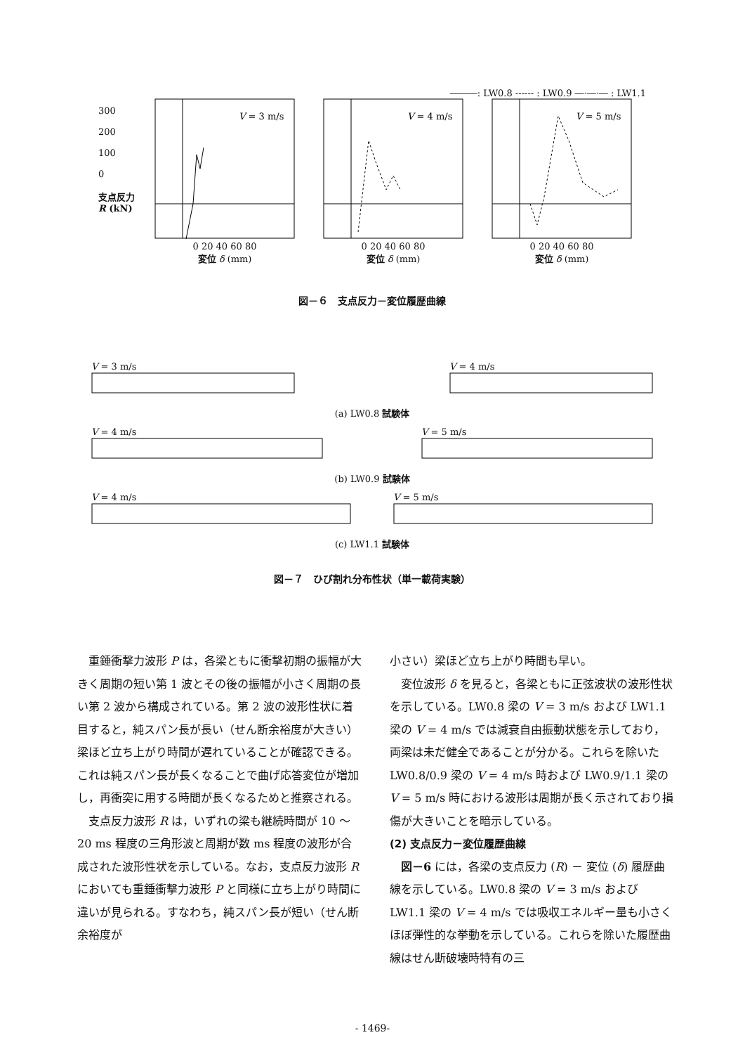―――: LW0.8 ------ : LW0.9 ―·―·― : LW1.1
300
200
100
0
支点反力 R (kN)
V = 3 m/s
0 20 40 60 80
変位 δ (mm)
V = 4 m/s
0 20 40 60 80
変位 δ (mm)
V = 5 m/s
0 20 40 60 80
変位 δ (mm)
図－６　支点反力－変位履歴曲線
V = 3 m/s
V = 4 m/s
(a) LW0.8 試験体
V = 4 m/s
V = 5 m/s
(b) LW0.9 試験体
V = 4 m/s
V = 5 m/s
(c) LW1.1 試験体
図－７　ひび割れ分布性状（単一載荷実験）
重錘衝撃力波形 P は，各梁ともに衝撃初期の振幅が大きく周期の短い第 1 波とその後の振幅が小さく周期の長い第 2 波から構成されている。第 2 波の波形性状に着目すると，純スパン長が長い（せん断余裕度が大きい）梁ほど立ち上がり時間が遅れていることが確認できる。これは純スパン長が長くなることで曲げ応答変位が増加し，再衝突に用する時間が長くなるためと推察される。
支点反力波形 R は，いずれの梁も継続時間が 10 ～ 20 ms 程度の三角形波と周期が数 ms 程度の波形が合成された波形性状を示している。なお，支点反力波形 R においても重錘衝撃力波形 P と同様に立ち上がり時間に違いが見られる。すなわち，純スパン長が短い（せん断余裕度が
小さい）梁ほど立ち上がり時間も早い。
変位波形 δ を見ると，各梁ともに正弦波状の波形性状を示している。LW0.8 梁の V = 3 m/s および LW1.1 梁の V = 4 m/s では減衰自由振動状態を示しており，両梁は未だ健全であることが分かる。これらを除いた LW0.8/0.9 梁の V = 4 m/s 時および LW0.9/1.1 梁の V = 5 m/s 時における波形は周期が長く示されており損傷が大きいことを暗示している。
(2) 支点反力－変位履歴曲線
図－6 には，各梁の支点反力 (R) － 変位 (δ) 履歴曲線を示している。LW0.8 梁の V = 3 m/s および LW1.1 梁の V = 4 m/s では吸収エネルギー量も小さくほぼ弾性的な挙動を示している。これらを除いた履歴曲線はせん断破壊時特有の三
- 1469-